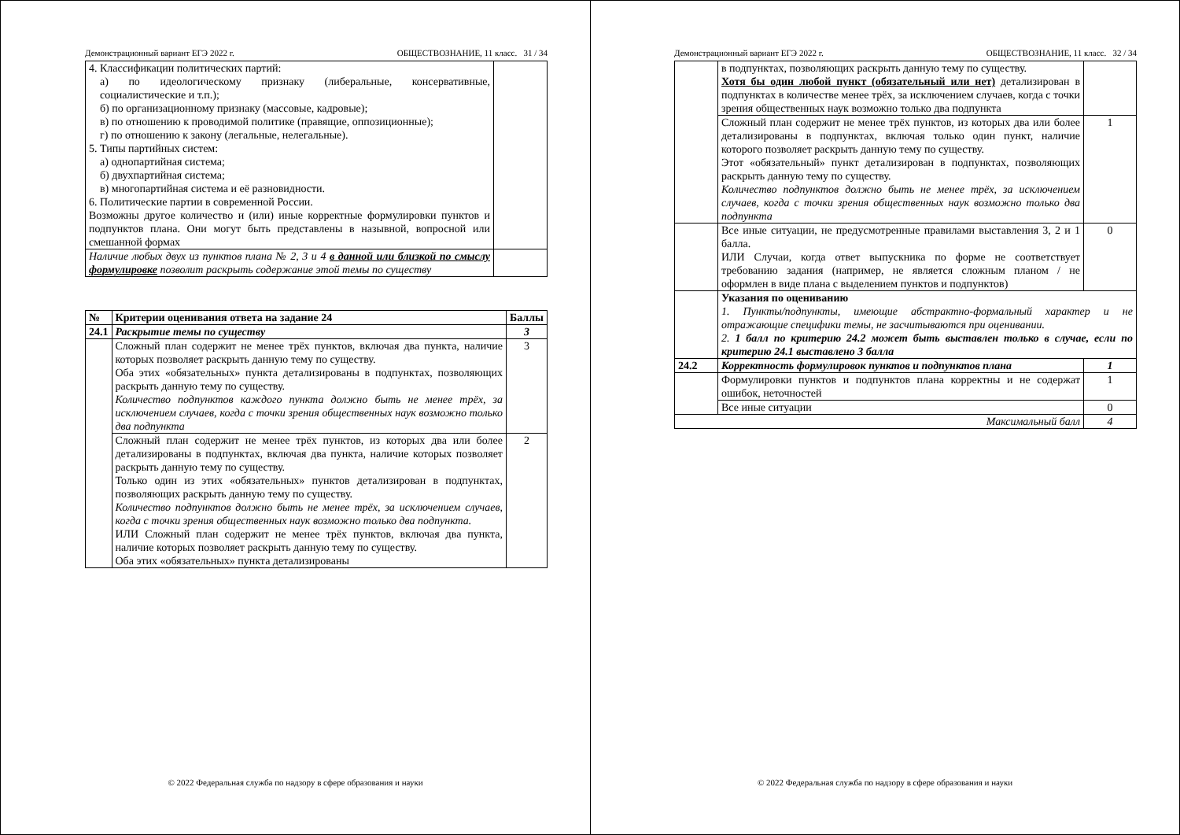Демонстрационный вариант ЕГЭ 2022 г. ОБЩЕСТВОЗНАНИЕ, 11 класс. 31 / 34
| 4. Классификации политических партий: а) по идеологическому признаку (либеральные, консервативные, социалистические и т.п.); б) по организационному признаку (массовые, кадровые); в) по отношению к проводимой политике (правящие, оппозиционные); г) по отношению к закону (легальные, нелегальные). 5. Типы партийных систем: а) однопартийная система; б) двухпартийная система; в) многопартийная система и её разновидности. 6. Политические партии в современной России. Возможны другое количество и (или) иные корректные формулировки пунктов и подпунктов плана. Они могут быть представлены в назывной, вопросной или смешанной формах | |
| Наличие любых двух из пунктов плана № 2, 3 и 4 в данной или близкой по смыслу формулировке позволит раскрыть содержание этой темы по существу | |
| № | Критерии оценивания ответа на задание 24 | Баллы |
| --- | --- | --- |
| 24.1 | Раскрытие темы по существу | 3 |
| | Сложный план содержит не менее трёх пунктов, включая два пункта, наличие которых позволяет раскрыть данную тему по существу. Оба этих «обязательных» пункта детализированы в подпунктах, позволяющих раскрыть данную тему по существу. Количество подпунктов каждого пункта должно быть не менее трёх, за исключением случаев, когда с точки зрения общественных наук возможно только два подпункта | 3 |
| | Сложный план содержит не менее трёх пунктов, из которых два или более детализированы в подпунктах, включая два пункта, наличие которых позволяет раскрыть данную тему по существу. Только один из этих «обязательных» пунктов детализирован в подпунктах, позволяющих раскрыть данную тему по существу. Количество подпунктов должно быть не менее трёх, за исключением случаев, когда с точки зрения общественных наук возможно только два подпункта. ИЛИ Сложный план содержит не менее трёх пунктов, включая два пункта, наличие которых позволяет раскрыть данную тему по существу. Оба этих «обязательных» пункта детализированы | 2 |
© 2022 Федеральная служба по надзору в сфере образования и науки
Демонстрационный вариант ЕГЭ 2022 г. ОБЩЕСТВОЗНАНИЕ, 11 класс. 32 / 34
| | в подпунктах, позволяющих раскрыть данную тему по существу. Хотя бы один любой пункт (обязательный или нет) детализирован в подпунктах в количестве менее трёх, за исключением случаев, когда с точки зрения общественных наук возможно только два подпункта | |
| | Сложный план содержит не менее трёх пунктов, из которых два или более детализированы в подпунктах, включая только один пункт, наличие которого позволяет раскрыть данную тему по существу. Этот «обязательный» пункт детализирован в подпунктах, позволяющих раскрыть данную тему по существу. Количество подпунктов должно быть не менее трёх, за исключением случаев, когда с точки зрения общественных наук возможно только два подпункта | 1 |
| | Все иные ситуации, не предусмотренные правилами выставления 3, 2 и 1 балла. ИЛИ Случаи, когда ответ выпускника по форме не соответствует требованию задания (например, не является сложным планом / не оформлен в виде плана с выделением пунктов и подпунктов) | 0 |
| | Указания по оцениванию 1. Пункты/подпункты, имеющие абстрактно-формальный характер и не отражающие специфики темы, не засчитываются при оценивании. 2. 1 балл по критерию 24.2 может быть выставлен только в случае, если по критерию 24.1 выставлено 3 балла | |
| 24.2 | Корректность формулировок пунктов и подпунктов плана | 1 |
| | Формулировки пунктов и подпунктов плана корректны и не содержат ошибок, неточностей | 1 |
| | Все иные ситуации | 0 |
| Максимальный балл | | 4 |
© 2022 Федеральная служба по надзору в сфере образования и науки